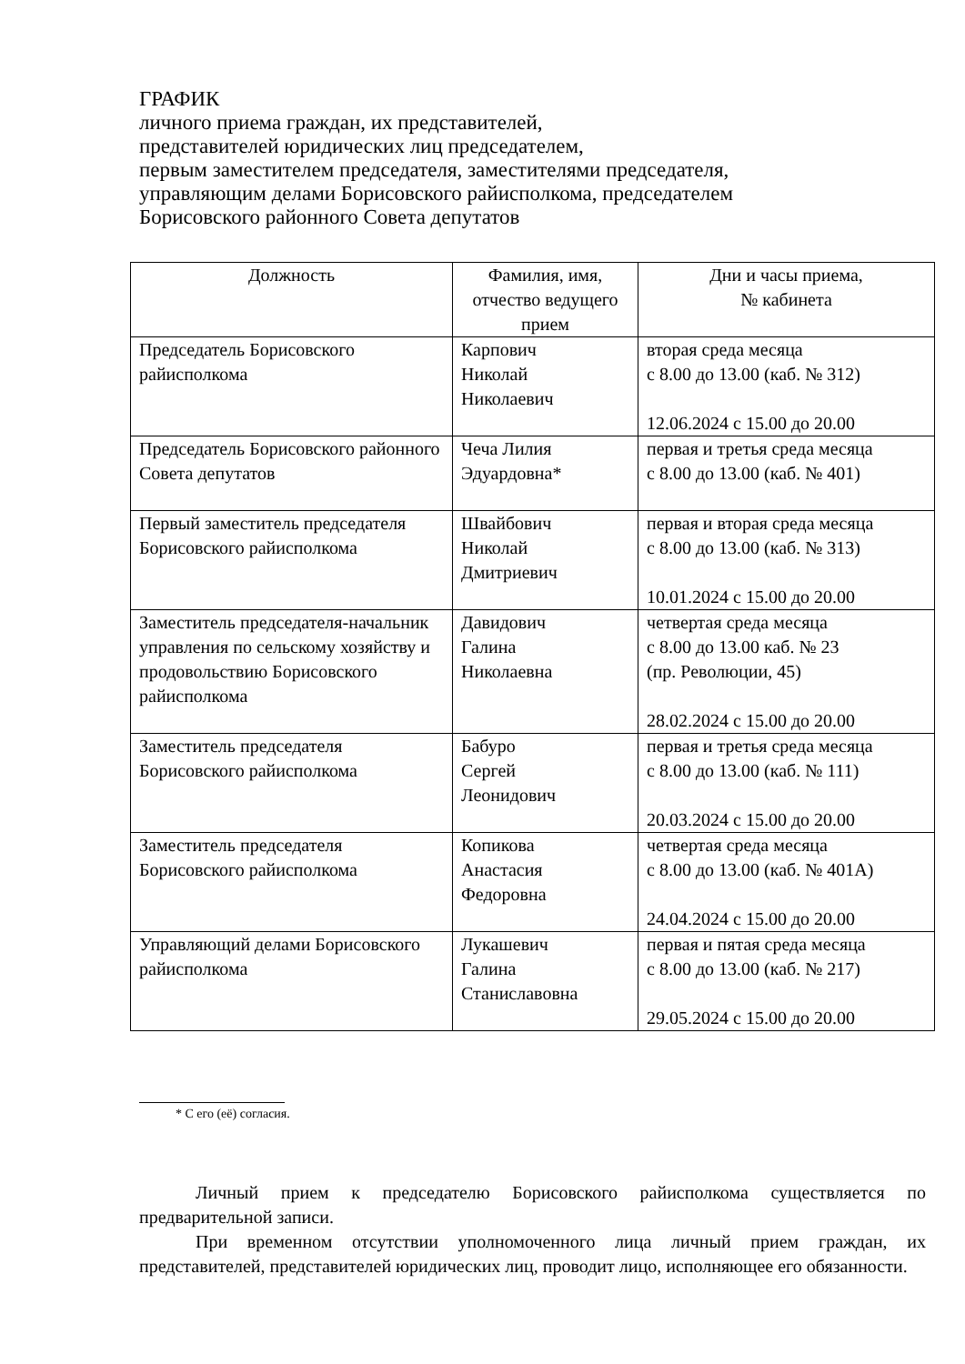ГРАФИК
личного приема граждан, их представителей,
представителей юридических лиц председателем,
первым заместителем председателя, заместителями председателя,
управляющим делами Борисовского райисполкома, председателем
Борисовского районного Совета депутатов
| Должность | Фамилия, имя, отчество ведущего прием | Дни и часы приема, № кабинета |
| --- | --- | --- |
| Председатель Борисовского райисполкома | Карпович Николай Николаевич | вторая среда месяца с 8.00 до 13.00 (каб. № 312) 12.06.2024 с 15.00 до 20.00 |
| Председатель Борисовского районного Совета депутатов | Чеча Лилия Эдуардовна* | первая и третья среда месяца с 8.00 до 13.00 (каб. № 401) |
| Первый заместитель председателя Борисовского райисполкома | Швайбович Николай Дмитриевич | первая и вторая среда месяца с 8.00 до 13.00 (каб. № 313) 10.01.2024 с 15.00 до 20.00 |
| Заместитель председателя-начальник управления по сельскому хозяйству и продовольствию Борисовского райисполкома | Давидович Галина Николаевна | четвертая среда месяца с 8.00 до 13.00 каб. № 23 (пр. Революции, 45) 28.02.2024 с 15.00 до 20.00 |
| Заместитель председателя Борисовского райисполкома | Бабуро Сергей Леонидович | первая и третья среда месяца с 8.00 до 13.00 (каб. № 111) 20.03.2024 с 15.00 до 20.00 |
| Заместитель председателя Борисовского райисполкома | Копикова Анастасия Федоровна | четвертая среда месяца с 8.00 до 13.00 (каб. № 401А) 24.04.2024 с 15.00 до 20.00 |
| Управляющий делами Борисовского райисполкома | Лукашевич Галина Станиславовна | первая и пятая среда месяца с 8.00 до 13.00 (каб. № 217) 29.05.2024 с 15.00 до 20.00 |
* С его (её) согласия.
Личный прием к председателю Борисовского райисполкома существляется по предварительной записи.
При временном отсутствии уполномоченного лица личный прием граждан, их представителей, представителей юридических лиц, проводит лицо, исполняющее его обязанности.